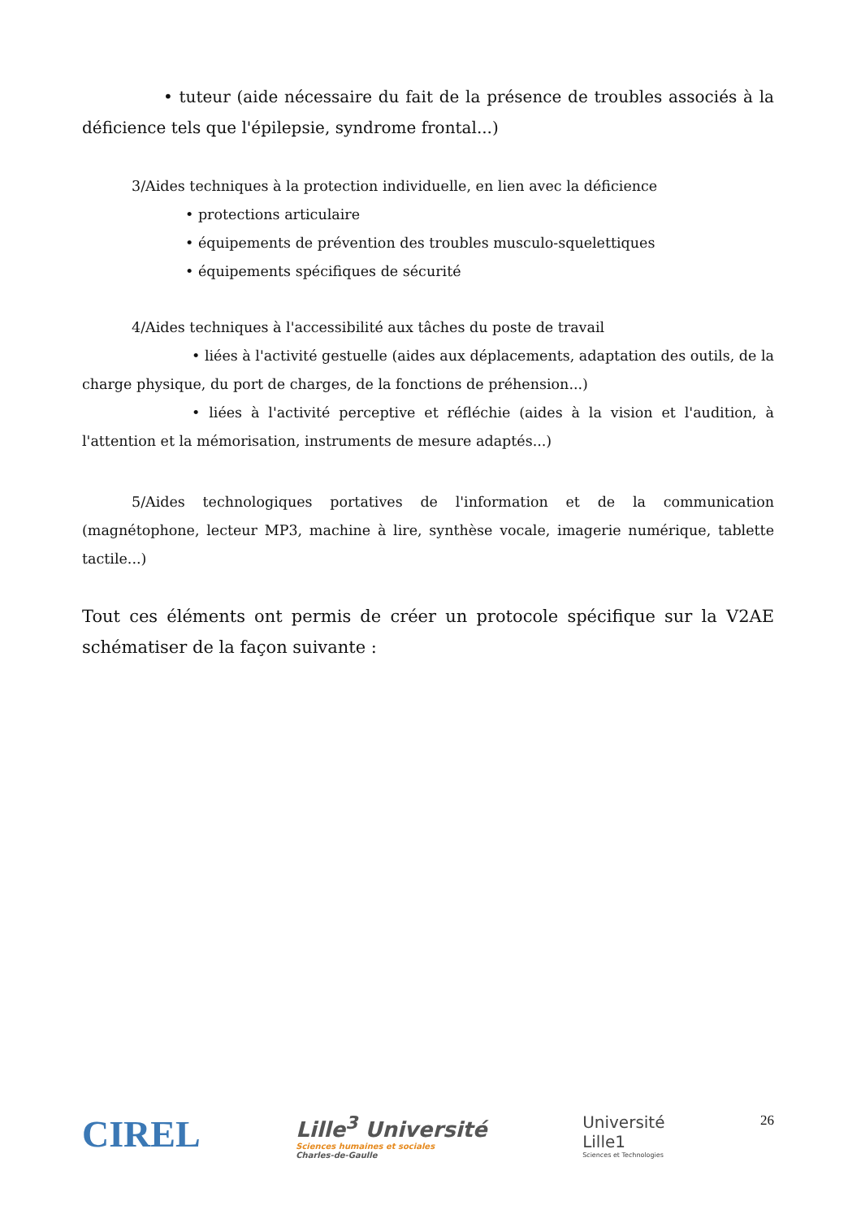• tuteur (aide nécessaire du fait de la présence de troubles associés à la déficience tels que l'épilepsie, syndrome frontal...)
3/Aides techniques à la protection individuelle, en lien avec la déficience
• protections articulaire
• équipements de prévention des troubles musculo-squelettiques
• équipements spécifiques de sécurité
4/Aides techniques à l'accessibilité aux tâches du poste de travail
• liées à l'activité gestuelle (aides aux déplacements, adaptation des outils, de la charge physique, du port de charges, de la fonctions de préhension...)
• liées à l'activité perceptive et réfléchie (aides à la vision et l'audition, à l'attention et la mémorisation, instruments de mesure adaptés...)
5/Aides technologiques portatives de l'information et de la communication (magnétophone, lecteur MP3, machine à lire, synthèse vocale, imagerie numérique, tablette tactile...)
Tout ces éléments ont permis de créer un protocole spécifique sur la V2AE schématiser de la façon suivante :
CIREL
Lille<sup>3</sup> Université
Sciences humaines et sociales
Charles-de-Gaulle
Université
Lille1
Sciences et Technologies
26